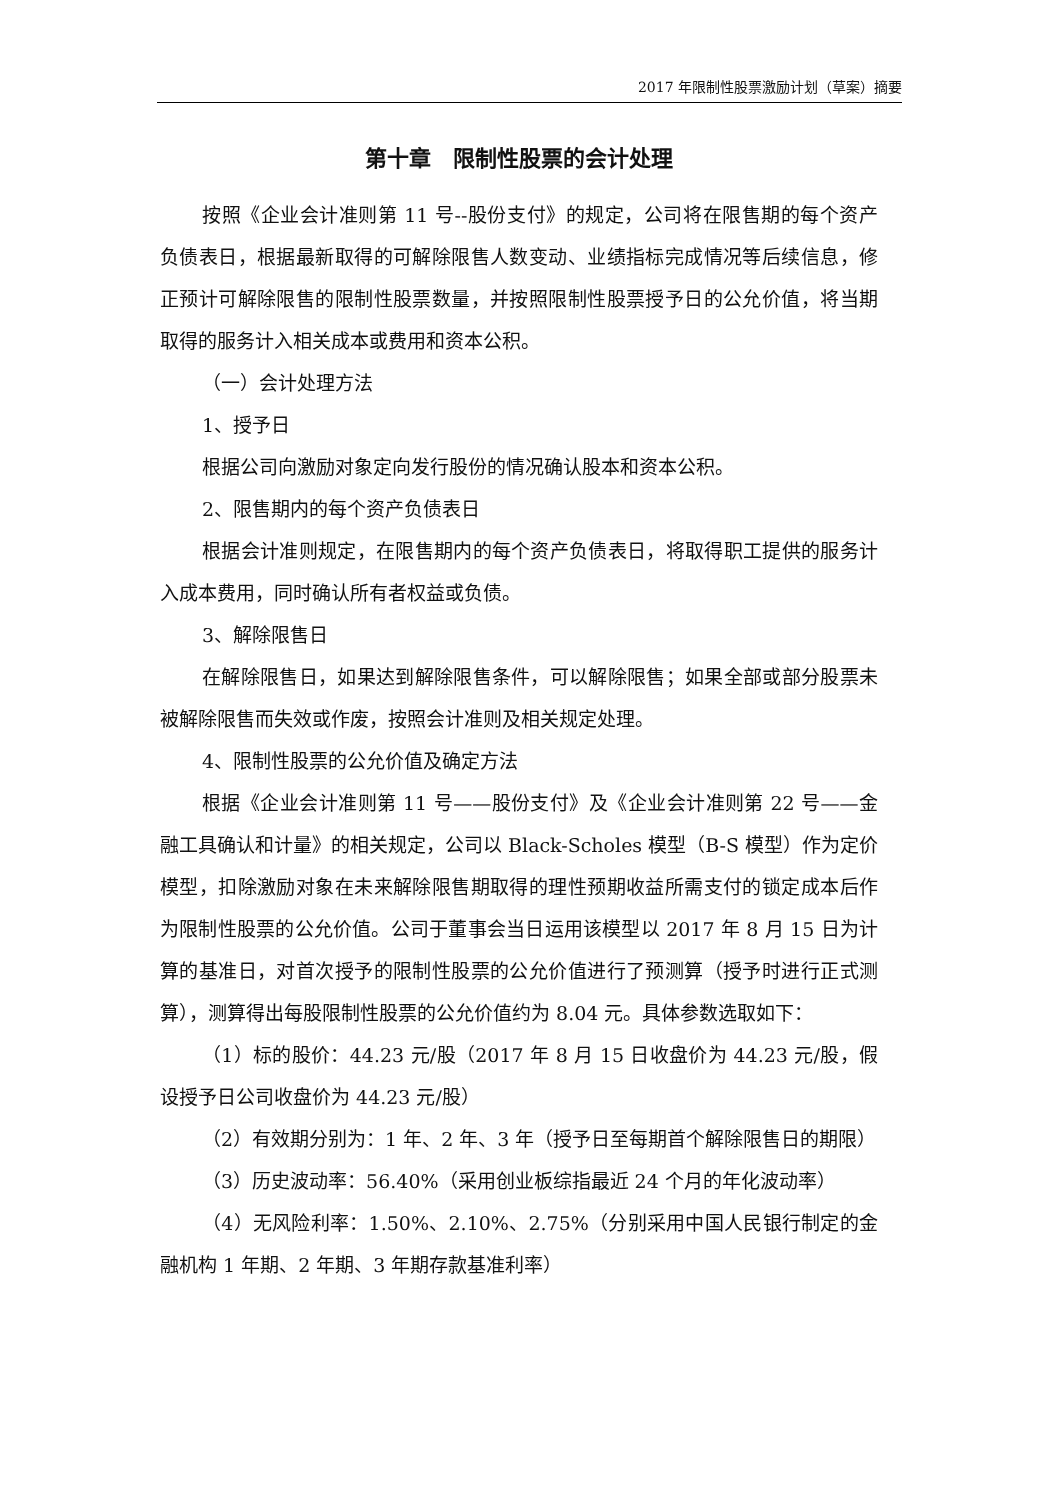2017 年限制性股票激励计划（草案）摘要
第十章　限制性股票的会计处理
按照《企业会计准则第 11 号--股份支付》的规定，公司将在限售期的每个资产负债表日，根据最新取得的可解除限售人数变动、业绩指标完成情况等后续信息，修正预计可解除限售的限制性股票数量，并按照限制性股票授予日的公允价值，将当期取得的服务计入相关成本或费用和资本公积。
（一）会计处理方法
1、授予日
根据公司向激励对象定向发行股份的情况确认股本和资本公积。
2、限售期内的每个资产负债表日
根据会计准则规定，在限售期内的每个资产负债表日，将取得职工提供的服务计入成本费用，同时确认所有者权益或负债。
3、解除限售日
在解除限售日，如果达到解除限售条件，可以解除限售；如果全部或部分股票未被解除限售而失效或作废，按照会计准则及相关规定处理。
4、限制性股票的公允价值及确定方法
根据《企业会计准则第 11 号——股份支付》及《企业会计准则第 22 号——金融工具确认和计量》的相关规定，公司以 Black-Scholes 模型（B-S 模型）作为定价模型，扣除激励对象在未来解除限售期取得的理性预期收益所需支付的锁定成本后作为限制性股票的公允价值。公司于董事会当日运用该模型以 2017 年 8 月 15 日为计算的基准日，对首次授予的限制性股票的公允价值进行了预测算（授予时进行正式测算），测算得出每股限制性股票的公允价值约为 8.04 元。具体参数选取如下：
（1）标的股价：44.23 元/股（2017 年 8 月 15 日收盘价为 44.23 元/股，假设授予日公司收盘价为 44.23 元/股）
（2）有效期分别为：1 年、2 年、3 年（授予日至每期首个解除限售日的期限）
（3）历史波动率：56.40%（采用创业板综指最近 24 个月的年化波动率）
（4）无风险利率：1.50%、2.10%、2.75%（分别采用中国人民银行制定的金融机构 1 年期、2 年期、3 年期存款基准利率）